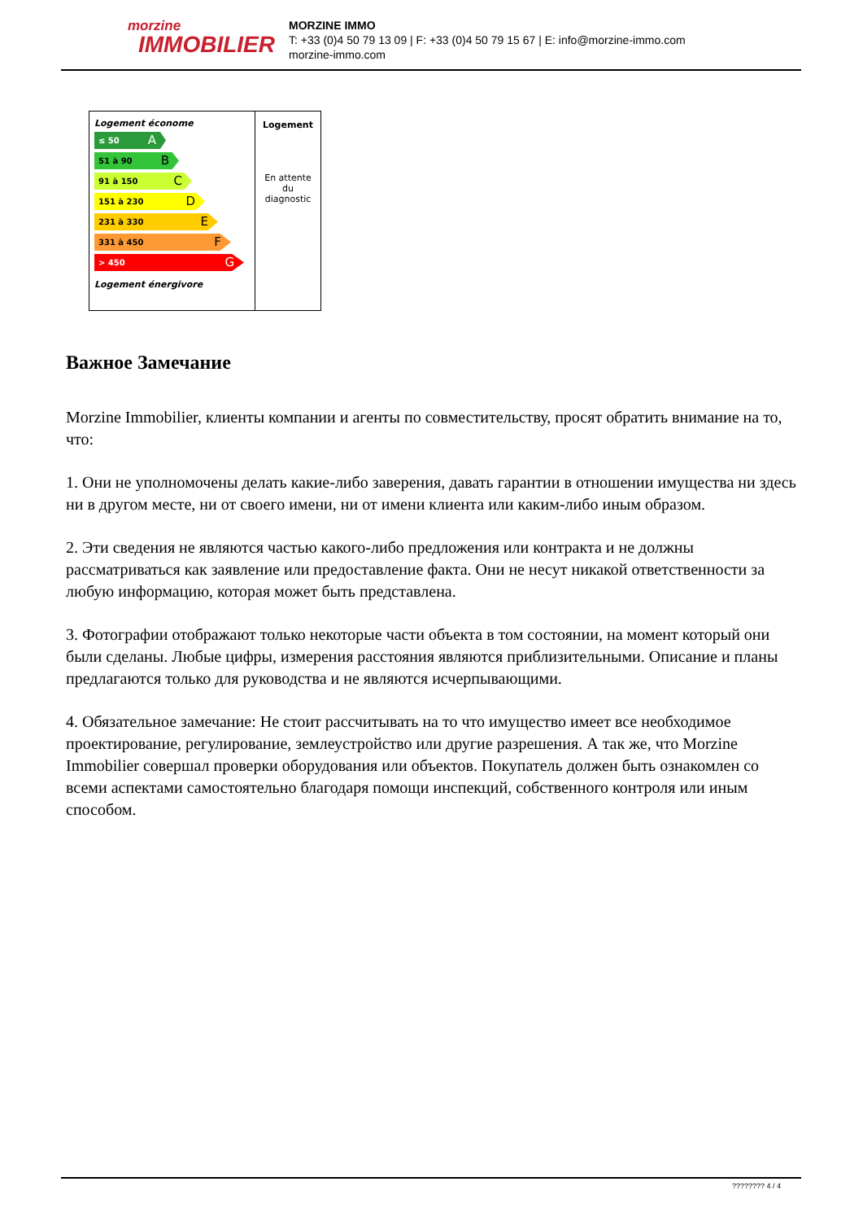morzine
IMMOBILIER
MORZINE IMMO
T: +33 (0)4 50 79 13 09 | F: +33 (0)4 50 79 15 67 | E: info@morzine-immo.com
morzine-immo.com
Logement économe
≤ 50 A
51 à 90 B
91 à 150 C
151 à 230 D
231 à 330 E
331 à 450 F
> 450 G
Logement énergivore
Logement
En attente
du
diagnostic
Важное Замечание
Morzine Immobilier, клиенты компании и агенты по совместительству, просят обратить внимание на то, что:
1. Они не уполномочены делать какие-либо заверения, давать гарантии в отношении имущества ни здесь ни в другом месте, ни от своего имени, ни от имени клиента или каким-либо иным образом.
2. Эти сведения не являются частью какого-либо предложения или контракта и не должны рассматриваться как заявление или предоставление факта. Они не несут никакой ответственности за любую информацию, которая может быть представлена.
3. Фотографии отображают только некоторые части объекта в том состоянии, на момент который они были сделаны. Любые цифры, измерения расстояния являются приблизительными. Описание и планы предлагаются только для руководства и не являются исчерпывающими.
4. Обязательное замечание: Не стоит рассчитывать на то что имущество имеет все необходимое проектирование, регулирование, землеустройство или другие разрешения. А так же, что Morzine Immobilier совершал проверки оборудования или объектов. Покупатель должен быть ознакомлен со всеми аспектами самостоятельно благодаря помощи инспекций, собственного контроля или иным способом.
???????? 4 / 4